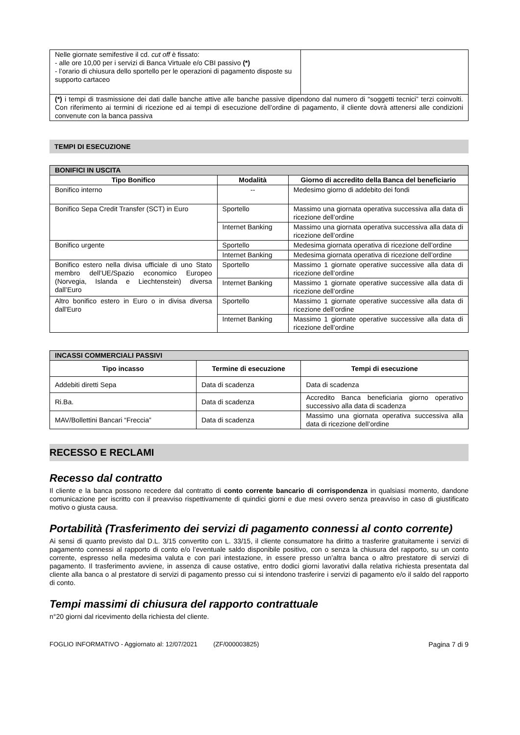| Nelle giornate semifestive il cd. cut off è fissato: - alle ore 10,00 per i servizi di Banca Virtuale e/o CBI passivo (*) - l’orario di chiusura dello sportello per le operazioni di pagamento disposte su supporto cartaceo | |
| (*) i tempi di trasmissione dei dati dalle banche attive alle banche passive dipendono dal numero di “soggetti tecnici” terzi coinvolti. Con riferimento ai termini di ricezione ed ai tempi di esecuzione dell’ordine di pagamento, il cliente dovrà attenersi alle condizioni convenute con la banca passiva | |
TEMPI DI ESECUZIONE
| BONIFICI IN USCITA | | |
| --- | --- | --- |
| Tipo Bonifico | Modalità | Giorno di accredito della Banca del beneficiario |
| Bonifico interno | -- | Medesimo giorno di addebito dei fondi |
| Bonifico Sepa Credit Transfer (SCT) in Euro | Sportello | Massimo una giornata operativa successiva alla data di ricezione dell’ordine |
| | Internet Banking | Massimo una giornata operativa successiva alla data di ricezione dell’ordine |
| Bonifico urgente | Sportello | Medesima giornata operativa di ricezione dell’ordine |
| | Internet Banking | Medesima giornata operativa di ricezione dell’ordine |
| Bonifico estero nella divisa ufficiale di uno Stato membro dell’UE/Spazio economico Europeo (Norvegia, Islanda e Liechtenstein) diversa dall’Euro | Sportello | Massimo 1 giornate operative successive alla data di ricezione dell’ordine |
| | Internet Banking | Massimo 1 giornate operative successive alla data di ricezione dell’ordine |
| Altro bonifico estero in Euro o in divisa diversa dall'Euro | Sportello | Massimo 1 giornate operative successive alla data di ricezione dell’ordine |
| | Internet Banking | Massimo 1 giornate operative successive alla data di ricezione dell’ordine |
| INCASSI COMMERCIALI PASSIVI | | |
| --- | --- | --- |
| Tipo incasso | Termine di esecuzione | Tempi di esecuzione |
| Addebiti diretti Sepa | Data di scadenza | Data di scadenza |
| Ri.Ba. | Data di scadenza | Accredito Banca beneficiaria giorno operativo successivo alla data di scadenza |
| MAV/Bollettini Bancari “Freccia” | Data di scadenza | Massimo una giornata operativa successiva alla data di ricezione dell’ordine |
RECESSO E RECLAMI
Recesso dal contratto
Il cliente e la banca possono recedere dal contratto di conto corrente bancario di corrispondenza in qualsiasi momento, dandone comunicazione per iscritto con il preavviso rispettivamente di quindici giorni e due mesi ovvero senza preavviso in caso di giustificato motivo o giusta causa.
Portabilità (Trasferimento dei servizi di pagamento connessi al conto corrente)
Ai sensi di quanto previsto dal D.L. 3/15 convertito con L. 33/15, il cliente consumatore ha diritto a trasferire gratuitamente i servizi di pagamento connessi al rapporto di conto e/o l’eventuale saldo disponibile positivo, con o senza la chiusura del rapporto, su un conto corrente, espresso nella medesima valuta e con pari intestazione, in essere presso un’altra banca o altro prestatore di servizi di pagamento. Il trasferimento avviene, in assenza di cause ostative, entro dodici giorni lavorativi dalla relativa richiesta presentata dal cliente alla banca o al prestatore di servizi di pagamento presso cui si intendono trasferire i servizi di pagamento e/o il saldo del rapporto di conto.
Tempi massimi di chiusura del rapporto contrattuale
n°20 giorni dal ricevimento della richiesta del cliente.
FOGLIO INFORMATIVO - Aggiornato al: 12/07/2021 (ZF/000003825) Pagina 7 di 9